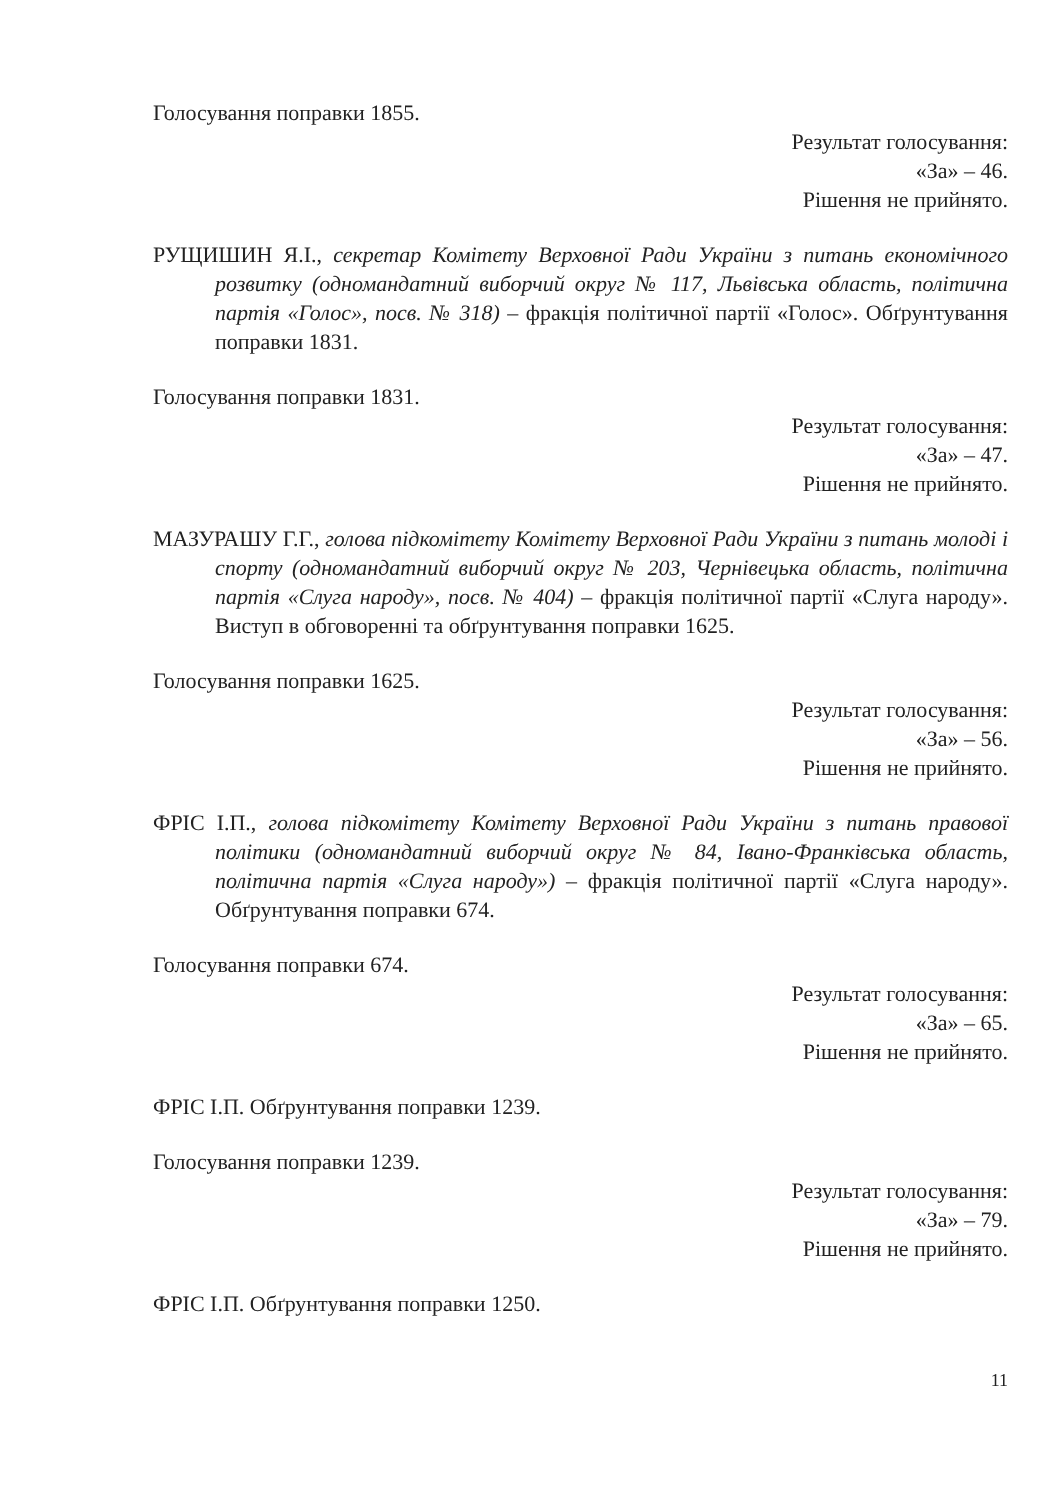Голосування поправки 1855.
Результат голосування:
«За» – 46.
Рішення не прийнято.
РУЩИШИН Я.І., секретар Комітету Верховної Ради України з питань економічного розвитку (одномандатний виборчий округ № 117, Львівська область, політична партія «Голос», посв. № 318) – фракція політичної партії «Голос». Обґрунтування поправки 1831.
Голосування поправки 1831.
Результат голосування:
«За» – 47.
Рішення не прийнято.
МАЗУРАШУ Г.Г., голова підкомітету Комітету Верховної Ради України з питань молоді і спорту (одномандатний виборчий округ № 203, Чернівецька область, політична партія «Слуга народу», посв. № 404) – фракція політичної партії «Слуга народу». Виступ в обговоренні та обґрунтування поправки 1625.
Голосування поправки 1625.
Результат голосування:
«За» – 56.
Рішення не прийнято.
ФРІС І.П., голова підкомітету Комітету Верховної Ради України з питань правової політики (одномандатний виборчий округ № 84, Івано-Франківська область, політична партія «Слуга народу») – фракція політичної партії «Слуга народу». Обґрунтування поправки 674.
Голосування поправки 674.
Результат голосування:
«За» – 65.
Рішення не прийнято.
ФРІС І.П. Обґрунтування поправки 1239.
Голосування поправки 1239.
Результат голосування:
«За» – 79.
Рішення не прийнято.
ФРІС І.П. Обґрунтування поправки 1250.
11